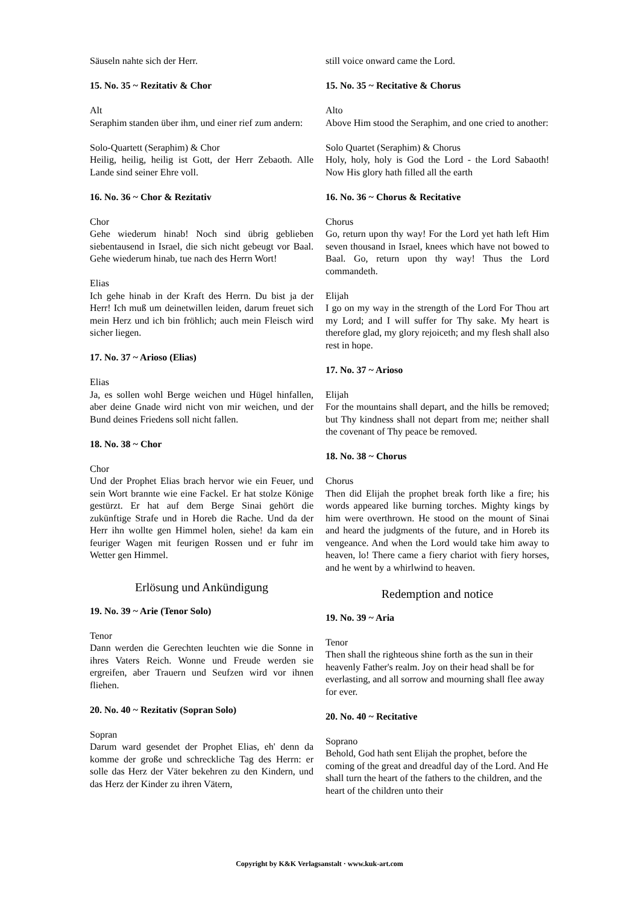Säuseln nahte sich der Herr.
15. No. 35 ~ Rezitativ & Chor
Alt
Seraphim standen über ihm, und einer rief zum andern:
Solo-Quartett (Seraphim) & Chor
Heilig, heilig, heilig ist Gott, der Herr Zebaoth. Alle Lande sind seiner Ehre voll.
16. No. 36 ~ Chor & Rezitativ
Chor
Gehe wiederum hinab! Noch sind übrig geblieben siebentausend in Israel, die sich nicht gebeugt vor Baal. Gehe wiederum hinab, tue nach des Herrn Wort!
Elias
Ich gehe hinab in der Kraft des Herrn. Du bist ja der Herr! Ich muß um deinetwillen leiden, darum freuet sich mein Herz und ich bin fröhlich; auch mein Fleisch wird sicher liegen.
17. No. 37 ~ Arioso (Elias)
Elias
Ja, es sollen wohl Berge weichen und Hügel hinfallen, aber deine Gnade wird nicht von mir weichen, und der Bund deines Friedens soll nicht fallen.
18. No. 38 ~ Chor
Chor
Und der Prophet Elias brach hervor wie ein Feuer, und sein Wort brannte wie eine Fackel. Er hat stolze Könige gestürzt. Er hat auf dem Berge Sinai gehört die zukünftige Strafe und in Horeb die Rache. Und da der Herr ihn wollte gen Himmel holen, siehe! da kam ein feuriger Wagen mit feurigen Rossen und er fuhr im Wetter gen Himmel.
Erlösung und Ankündigung
19. No. 39 ~ Arie (Tenor Solo)
Tenor
Dann werden die Gerechten leuchten wie die Sonne in ihres Vaters Reich. Wonne und Freude werden sie ergreifen, aber Trauern und Seufzen wird vor ihnen fliehen.
20. No. 40 ~ Rezitativ (Sopran Solo)
Sopran
Darum ward gesendet der Prophet Elias, eh' denn da komme der große und schreckliche Tag des Herrn: er solle das Herz der Väter bekehren zu den Kindern, und das Herz der Kinder zu ihren Vätern,
still voice onward came the Lord.
15. No. 35 ~ Recitative & Chorus
Alto
Above Him stood the Seraphim, and one cried to another:
Solo Quartet (Seraphim) & Chorus
Holy, holy, holy is God the Lord - the Lord Sabaoth! Now His glory hath filled all the earth
16. No. 36 ~ Chorus & Recitative
Chorus
Go, return upon thy way! For the Lord yet hath left Him seven thousand in Israel, knees which have not bowed to Baal. Go, return upon thy way! Thus the Lord commandeth.
Elijah
I go on my way in the strength of the Lord For Thou art my Lord; and I will suffer for Thy sake. My heart is therefore glad, my glory rejoiceth; and my flesh shall also rest in hope.
17. No. 37 ~ Arioso
Elijah
For the mountains shall depart, and the hills be removed; but Thy kindness shall not depart from me; neither shall the covenant of Thy peace be removed.
18. No. 38 ~ Chorus
Chorus
Then did Elijah the prophet break forth like a fire; his words appeared like burning torches. Mighty kings by him were overthrown. He stood on the mount of Sinai and heard the judgments of the future, and in Horeb its vengeance. And when the Lord would take him away to heaven, lo! There came a fiery chariot with fiery horses, and he went by a whirlwind to heaven.
Redemption and notice
19. No. 39 ~ Aria
Tenor
Then shall the righteous shine forth as the sun in their heavenly Father's realm. Joy on their head shall be for everlasting, and all sorrow and mourning shall flee away for ever.
20. No. 40 ~ Recitative
Soprano
Behold, God hath sent Elijah the prophet, before the coming of the great and dreadful day of the Lord. And He shall turn the heart of the fathers to the children, and the heart of the children unto their
Copyright by K&K Verlagsanstalt · www.kuk-art.com